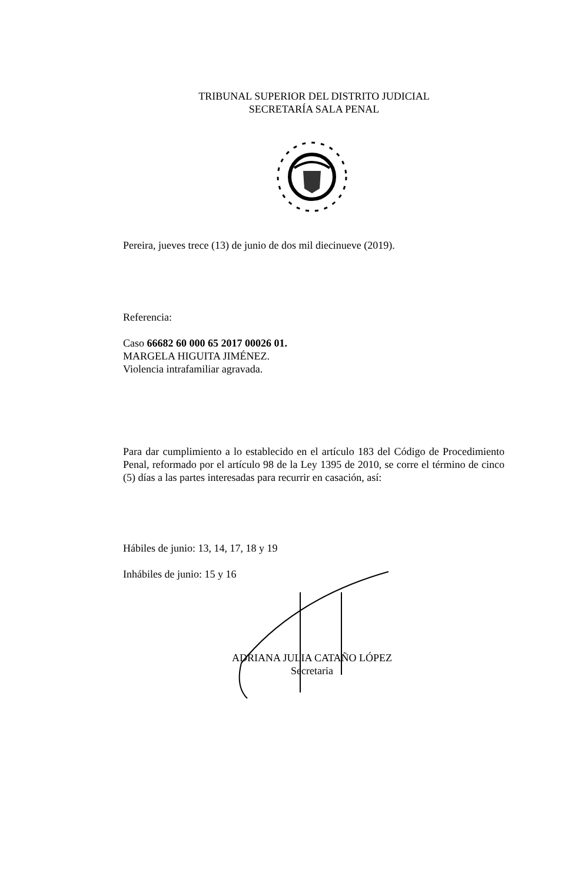TRIBUNAL SUPERIOR DEL DISTRITO JUDICIAL
SECRETARÍA SALA PENAL
Pereira, jueves trece (13) de junio de dos mil diecinueve (2019).
Referencia:
Caso 66682 60 000 65 2017 00026 01.
MARGELA HIGUITA JIMÉNEZ.
Violencia intrafamiliar agravada.
Para dar cumplimiento a lo establecido en el artículo 183 del Código de Procedimiento Penal, reformado por el artículo 98 de la Ley 1395 de 2010, se corre el término de cinco (5) días a las partes interesadas para recurrir en casación, así:
Hábiles de junio: 13, 14, 17, 18 y 19
Inhábiles de junio: 15 y 16
ADRIANA JULIA CATAÑO LÓPEZ
Secretaria